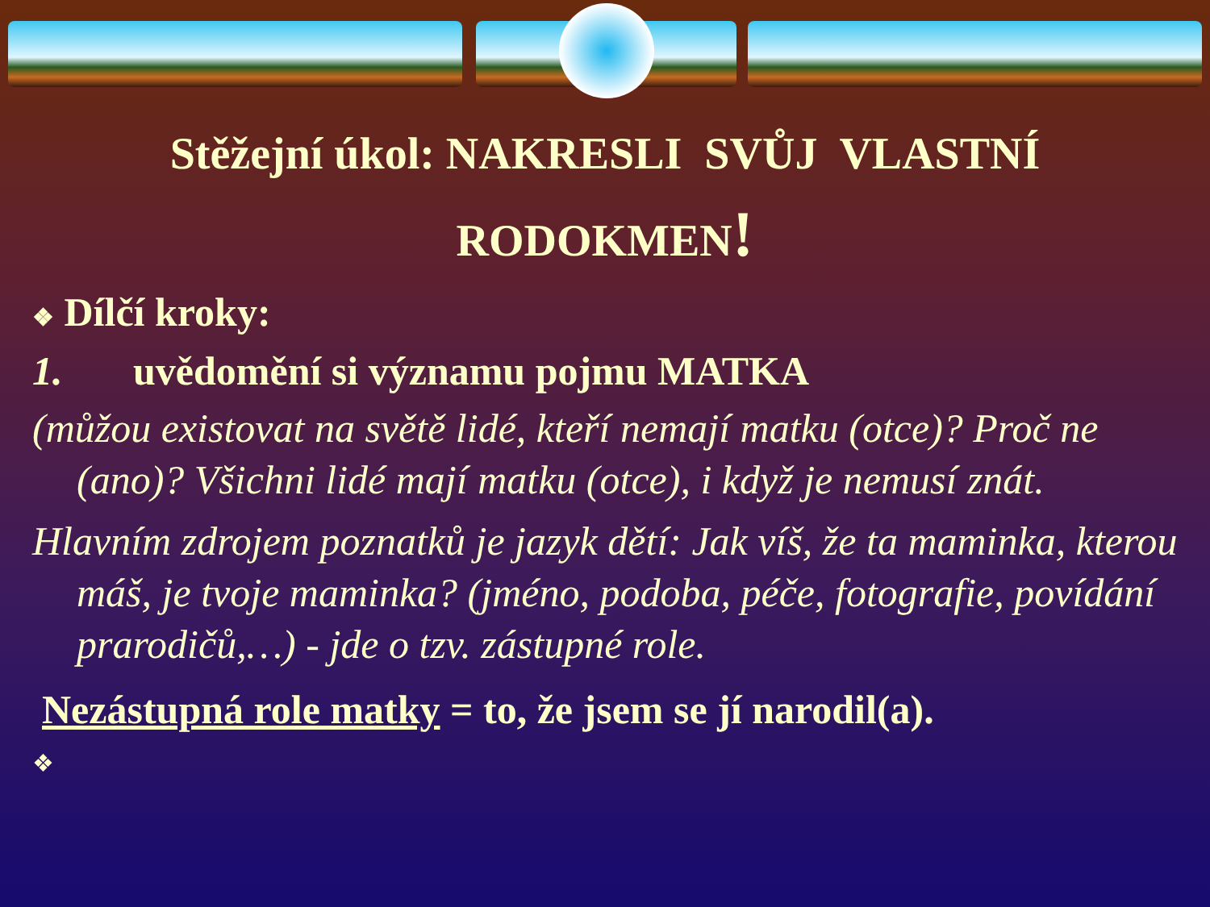Stěžejní úkol: NAKRESLI SVŮJ VLASTNÍ
RODOKMEN!
❖ Dílčí kroky:
1. uvědomění si významu pojmu MATKA
(můžou existovat na světě lidé, kteří nemají matku (otce)? Proč ne (ano)? Všichni lidé mají matku (otce), i když je nemusí znát.
Hlavním zdrojem poznatků je jazyk dětí: Jak víš, že ta maminka, kterou máš, je tvoje maminka? (jméno, podoba, péče, fotografie, povídání prarodičů,…) - jde o tzv. zástupné role.
Nezástupná role matky = to, že jsem se jí narodil(a).
❖